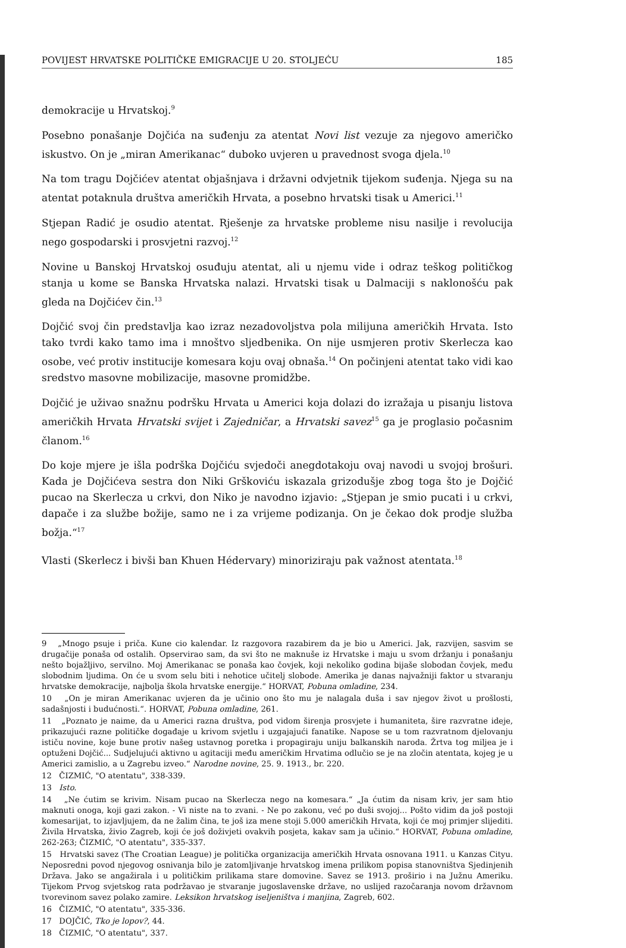POVIJEST HRVATSKE POLITIČKE EMIGRACIJE U 20. STOLJEĆU 185
demokracije u Hrvatskoj.<sup>9</sup>
Posebno ponašanje Dojčića na suđenju za atentat Novi list vezuje za njegovo američko iskustvo. On je „miran Amerikanac“ duboko uvjeren u pravednost svoga djela.<sup>10</sup>
Na tom tragu Dojčićev atentat objašnjava i državni odvjetnik tijekom suđenja. Njega su na atentat potaknula društva američkih Hrvata, a posebno hrvatski tisak u Americi.<sup>11</sup>
Stjepan Radić je osudio atentat. Rješenje za hrvatske probleme nisu nasilje i revolucija nego gospodarski i prosvjetni razvoj.<sup>12</sup>
Novine u Banskoj Hrvatskoj osuđuju atentat, ali u njemu vide i odraz teškog političkog stanja u kome se Banska Hrvatska nalazi. Hrvatski tisak u Dalmaciji s naklonošću pak gleda na Dojčićev čin.<sup>13</sup>
Dojčić svoj čin predstavlja kao izraz nezadovoljstva pola milijuna američkih Hrvata. Isto tako tvrdi kako tamo ima i mnoštvo sljedbenika. On nije usmjeren protiv Skerlecza kao osobe, već protiv institucije komesara koju ovaj obnaša.<sup>14</sup> On počinjeni atentat tako vidi kao sredstvo masovne mobilizacije, masovne promidžbe.
Dojčić je uživao snažnu podršku Hrvata u Americi koja dolazi do izražaja u pisanju listova američkih Hrvata Hrvatski svijet i Zajedničar, a Hrvatski savez<sup>15</sup> ga je proglasio počasnim članom.<sup>16</sup>
Do koje mjere je išla podrška Dojčiću svjedoči anegdotakoju ovaj navodi u svojoj brošuri. Kada je Dojčićeva sestra don Niki Grškoviću iskazala grizodušje zbog toga što je Dojčić pucao na Skerlecza u crkvi, don Niko je navodno izjavio: „Stjepan je smio pucati i u crkvi, dapače i za službe božije, samo ne i za vrijeme podizanja. On je čekao dok prodje služba božja.“<sup>17</sup>
Vlasti (Skerlecz i bivši ban Khuen Hédervary) minoriziraju pak važnost atentata.<sup>18</sup>
9 „Mnogo psuje i priča. Kune cio kalendar. Iz razgovora razabirem da je bio u Americi. Jak, razvijen, sasvim se drugačije ponaša od ostalih. Opservirao sam, da svi što ne maknuše iz Hrvatske i maju u svom držanju i ponašanju nešto bojažljivo, servilno. Moj Amerikanac se ponaša kao čovjek, koji nekoliko godina bijaše slobodan čovjek, među slobodnim ljudima. On će u svom selu biti i nehotice učitelj slobode. Amerika je danas najvažniji faktor u stvaranju hrvatske demokracije, najbolja škola hrvatske energije.“ HORVAT, Pobuna omladine, 234.
10 „On je miran Amerikanac uvjeren da je učinio ono što mu je nalagala duša i sav njegov život u prošlosti, sadašnjosti i budućnosti.“. HORVAT, Pobuna omladine, 261.
11 „Poznato je naime, da u Americi razna društva, pod vidom širenja prosvjete i humaniteta, šire razvratne ideje, prikazujući razne političke događaje u krivom svjetlu i uzgajajući fanatike. Napose se u tom razvratnom djelovanju ističu novine, koje bune protiv našeg ustavnog poretka i propagiraju uniju balkanskih naroda. Žrtva tog miljea je i optuženi Dojčić... Sudjelujući aktivno u agitaciji među američkim Hrvatima odlučio se je na zločin atentata, kojeg je u Americi zamislio, a u Zagrebu izveo.“ Narodne novine, 25. 9. 1913., br. 220.
12 ČIZMIĆ, "O atentatu", 338-339.
13 Isto.
14 „Ne ćutim se krivim. Nisam pucao na Skerlecza nego na komesara.“ „Ja ćutim da nisam kriv, jer sam htio maknuti onoga, koji gazi zakon. - Vi niste na to zvani. - Ne po zakonu, već po duši svojoj... Pošto vidim da još postoji komesarijat, to izjavljujem, da ne žalim čina, te još iza mene stoji 5.000 američkih Hrvata, koji će moj primjer slijediti. Živila Hrvatska, živio Zagreb, koji će još doživjeti ovakvih posjeta, kakav sam ja učinio.“ HORVAT, Pobuna omladine, 262-263; ČIZMIĆ, "O atentatu", 335-337.
15 Hrvatski savez (The Croatian League) je politička organizacija američkih Hrvata osnovana 1911. u Kanzas Cityu. Neposredni povod njegovog osnivanja bilo je zatomljivanje hrvatskog imena prilikom popisa stanovništva Sjedinjenih Država. Jako se angažirala i u političkim prilikama stare domovine. Savez se 1913. proširio i na Južnu Ameriku. Tijekom Prvog svjetskog rata podržavao je stvaranje jugoslavenske države, no uslijed razočaranja novom državnom tvorevinom savez polako zamire. Leksikon hrvatskog iseljeništva i manjina, Zagreb, 602.
16 ČIZMIĆ, "O atentatu", 335-336.
17 DOJČIĆ, Tko je lopov?, 44.
18 ČIZMIĆ, "O atentatu", 337.